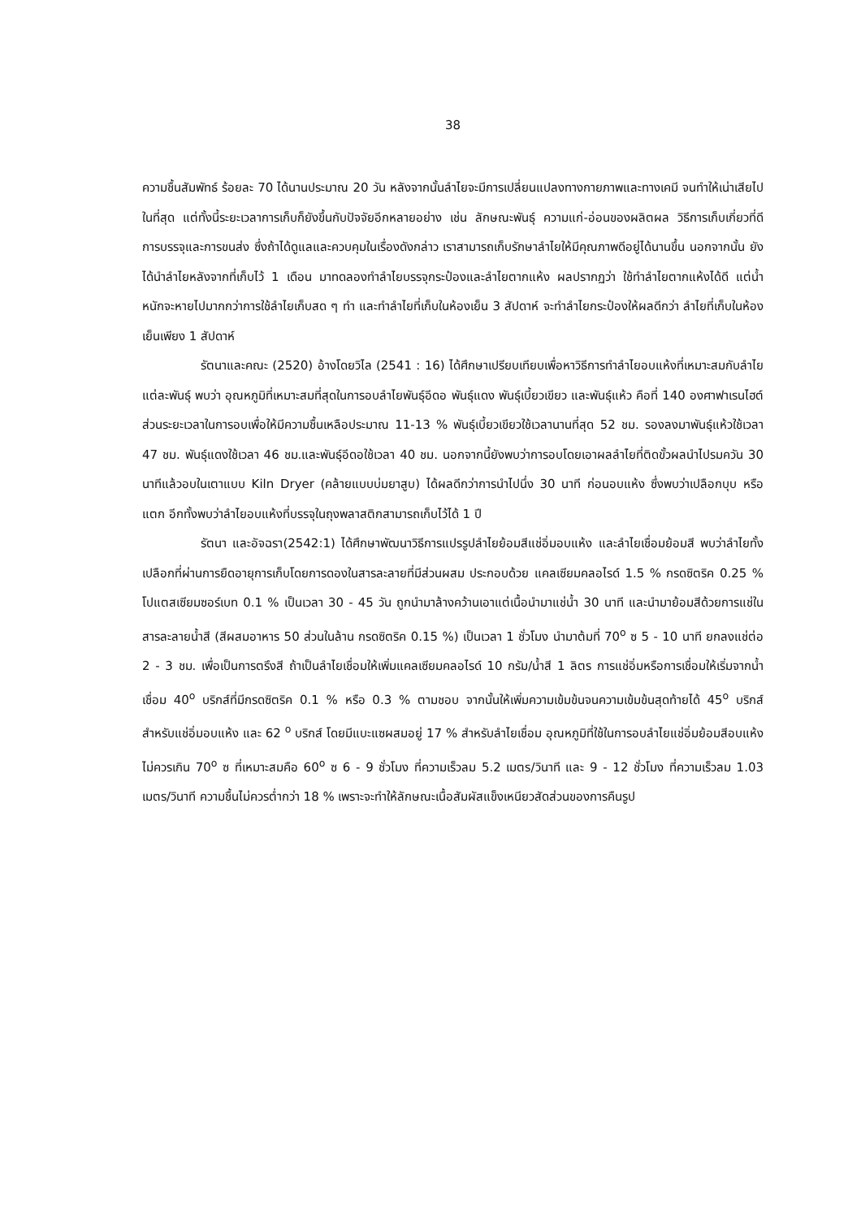38
ความชื้นสัมพัทธ์ ร้อยละ 70 ได้นานประมาณ 20 วัน หลังจากนั้นลำไยจะมีการเปลี่ยนแปลงทางกายภาพและทางเคมี จนทำให้เน่าเสียไปในที่สุด แต่ทั้งนี้ระยะเวลาการเก็บก็ยังขึ้นกับปัจจัยอีกหลายอย่าง เช่น ลักษณะพันธุ์ ความแก่-อ่อนของผลิตผล วิธีการเก็บเกี่ยวที่ดี การบรรจุและการขนส่ง ซึ่งถ้าได้ดูแลและควบคุมในเรื่องดังกล่าว เราสามารถเก็บรักษาลำไยให้มีคุณภาพดีอยู่ได้นานขึ้น นอกจากนั้น ยังได้นำลำไยหลังจากที่เก็บไว้ 1 เดือน มาทดลองทำลำไยบรรจุกระป๋องและลำไยตากแห้ง ผลปรากฏว่า ใช้ทำลำไยตากแห้งได้ดี แต่น้ำหนักจะหายไปมากกว่าการใช้ลำไยเก็บสด ๆ ทำ และทำลำไยที่เก็บในห้องเย็น 3 สัปดาห์ จะทำลำไยกระป๋องให้ผลดีกว่า ลำไยที่เก็บในห้องเย็นเพียง 1 สัปดาห์
รัตนาและคณะ (2520) อ้างโดยวิไล (2541 : 16) ได้ศึกษาเปรียบเทียบเพื่อหาวิธีการทำลำไยอบแห้งที่เหมาะสมกับลำไยแต่ละพันธุ์ พบว่า อุณหภูมิที่เหมาะสมที่สุดในการอบลำไยพันธุ์อีดอ พันธุ์แดง พันธุ์เบี้ยวเขียว และพันธุ์แห้ว คือที่ 140 องศาฟาเรนไฮต์ ส่วนระยะเวลาในการอบเพื่อให้มีความชื้นเหลือประมาณ 11-13 % พันธุ์เบี้ยวเขียวใช้เวลานานที่สุด 52 ชม. รองลงมาพันธุ์แห้วใช้เวลา 47 ชม. พันธุ์แดงใช้เวลา 46 ชม.และพันธุ์อีดอใช้เวลา 40 ชม. นอกจากนี้ยังพบว่าการอบโดยเอาผลลำไยที่ติดขั้วผลนำไปรมควัน 30 นาทีแล้วอบในเตาแบบ Kiln Dryer (คล้ายแบบบ่มยาสูบ) ได้ผลดีกว่าการนำไปนึ่ง 30 นาที ก่อนอบแห้ง ซึ่งพบว่าเปลือกบุบ หรือแตก อีกทั้งพบว่าลำไยอบแห้งที่บรรจุในถุงพลาสติกสามารถเก็บไว้ได้ 1 ปี
รัตนา และอัจฉรา(2542:1) ได้ศึกษาพัฒนาวิธีการแปรรูปลำไยย้อมสีแช่อิ่มอบแห้ง และลำไยเชื่อมย้อมสี พบว่าลำไยทั้งเปลือกที่ผ่านการยืดอายุการเก็บโดยการดองในสารละลายที่มีส่วนผสม ประกอบด้วย แคลเซียมคลอไรด์ 1.5 % กรดซิตริค 0.25 % โปแตสเซียมซอร์เบท 0.1 % เป็นเวลา 30 - 45 วัน ถูกนำมาล้างคว้านเอาแต่เนื้อนำมาแช่น้ำ 30 นาที และนำมาย้อมสีด้วยการแช่ในสารละลายน้ำสี (สีผสมอาหาร 50 ส่วนในล้าน กรดซิตริค 0.15 %) เป็นเวลา 1 ชั่วโมง นำมาต้มที่ 70<sup>o</sup> ซ 5 - 10 นาที ยกลงแช่ต่อ 2 - 3 ชม. เพื่อเป็นการตรึงสี ถ้าเป็นลำไยเชื่อมให้เพิ่มแคลเซียมคลอไรด์ 10 กรัม/น้ำสี 1 ลิตร การแช่อิ่มหรือการเชื่อมให้เริ่มจากน้ำเชื่อม 40<sup>o</sup> บริกส์ที่มีกรดซิตริค 0.1 % หรือ 0.3 % ตามชอบ จากนั้นให้เพิ่มความเข้มข้นจนความเข้มข้นสุดท้ายได้ 45<sup>o</sup> บริกส์ สำหรับแช่อิ่มอบแห้ง และ 62 <sup>o</sup> บริกส์ โดยมีแบะแซผสมอยู่ 17 % สำหรับลำไยเชื่อม อุณหภูมิที่ใช้ในการอบลำไยแช่อิ่มย้อมสีอบแห้งไม่ควรเกิน 70<sup>o</sup> ซ ที่เหมาะสมคือ 60<sup>o</sup> ซ 6 - 9 ชั่วโมง ที่ความเร็วลม 5.2 เมตร/วินาที และ 9 - 12 ชั่วโมง ที่ความเร็วลม 1.03 เมตร/วินาที ความชื้นไม่ควรต่ำกว่า 18 % เพราะจะทำให้ลักษณะเนื้อสัมผัสแข็งเหนียวสัดส่วนของการคืนรูป